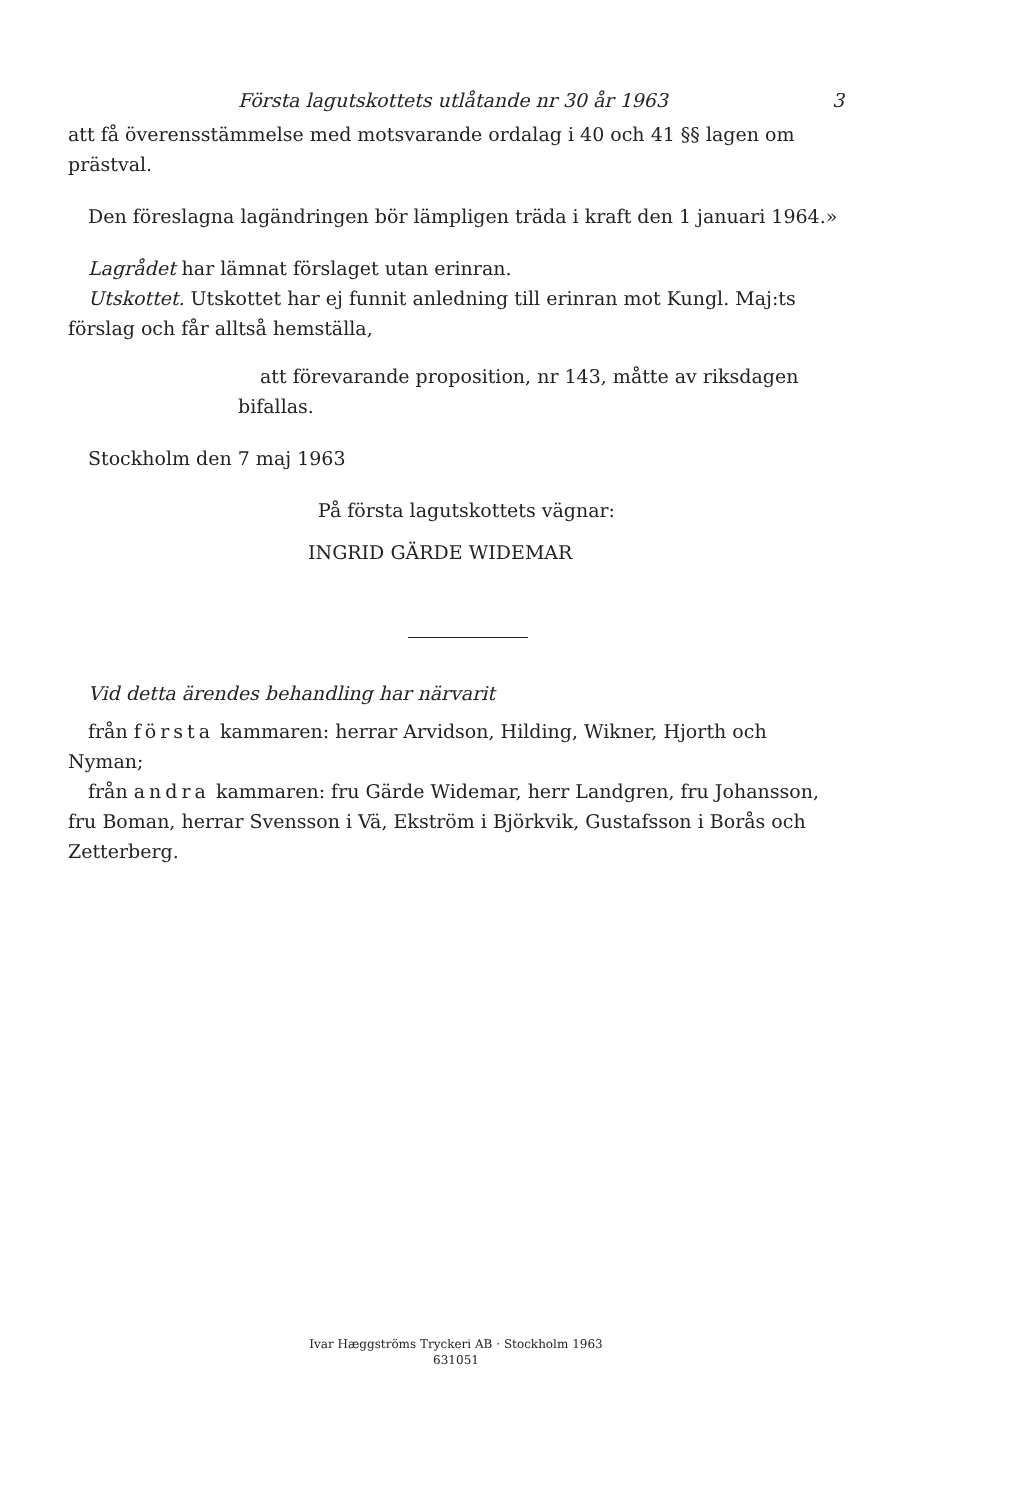Första lagutskottets utlåtande nr 30 år 1963 3
att få överensstämmelse med motsvarande ordalag i 40 och 41 §§ lagen om prästval.
Den föreslagna lagändringen bör lämpligen träda i kraft den 1 januari 1964.»
Lagrådet har lämnat förslaget utan erinran.
Utskottet. Utskottet har ej funnit anledning till erinran mot Kungl. Maj:ts förslag och får alltså hemställa,
att förevarande proposition, nr 143, måtte av riksdagen bifallas.
Stockholm den 7 maj 1963
På första lagutskottets vägnar:
INGRID GÄRDE WIDEMAR
Vid detta ärendes behandling har närvarit
från första kammaren: herrar Arvidson, Hilding, Wikner, Hjorth och Nyman;
från andra kammaren: fru Gärde Widemar, herr Landgren, fru Johansson, fru Boman, herrar Svensson i Vä, Ekström i Björkvik, Gustafsson i Borås och Zetterberg.
Ivar Hæggströms Tryckeri AB · Stockholm 1963
631051